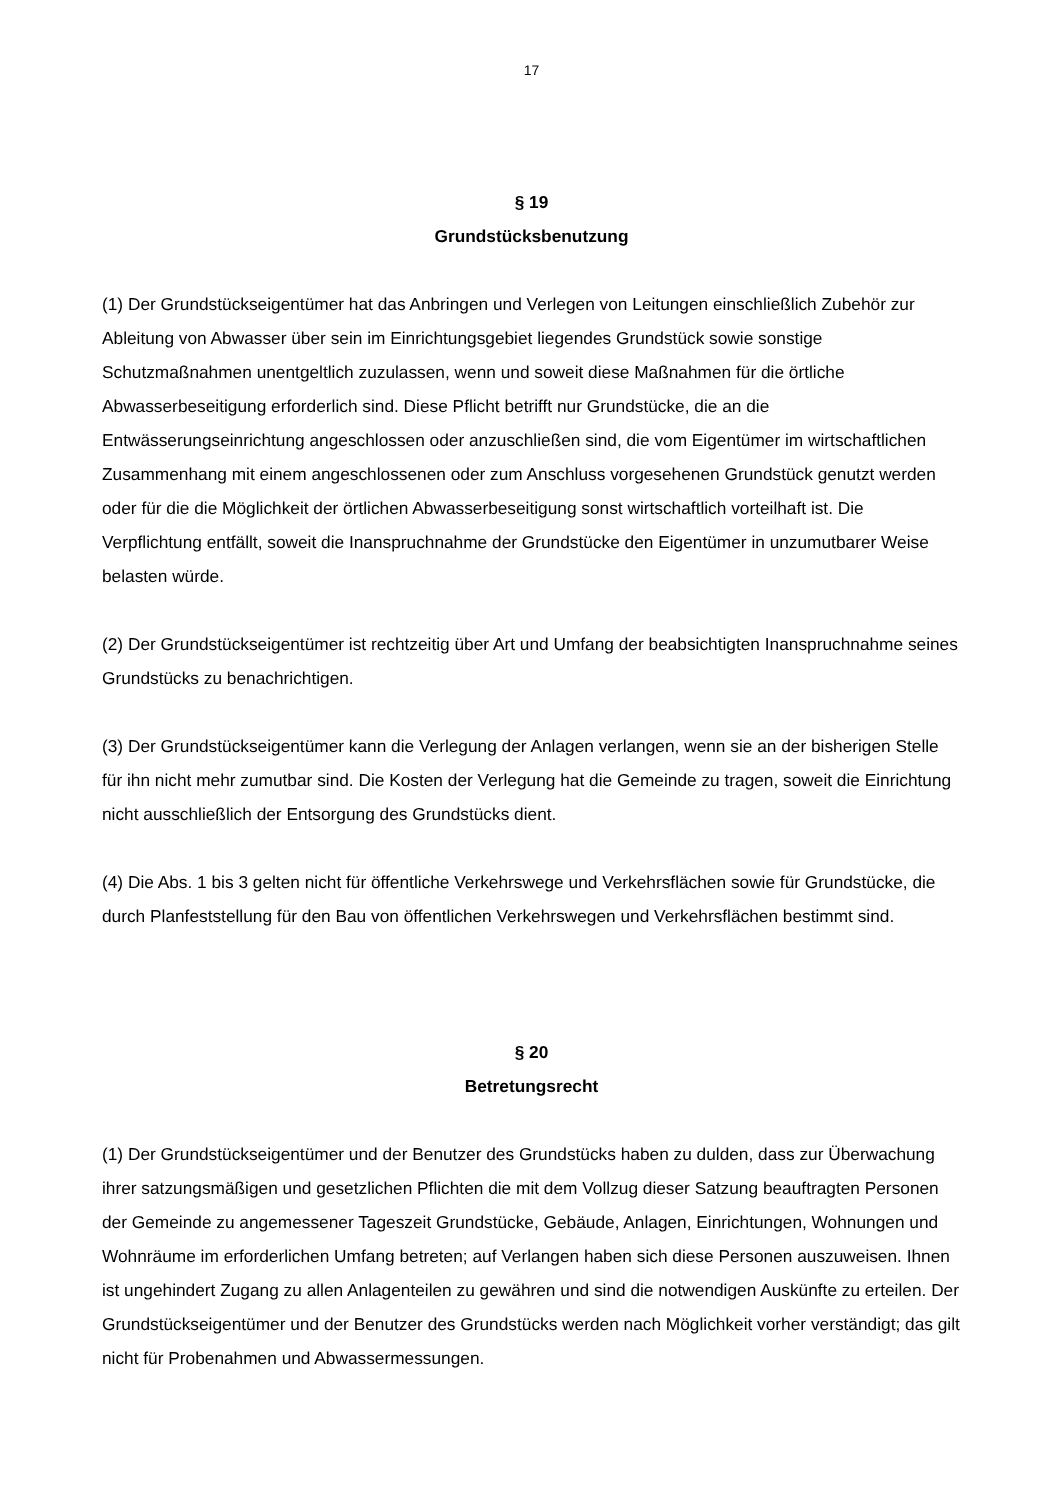17
§ 19
Grundstücksbenutzung
(1) Der Grundstückseigentümer hat das Anbringen und Verlegen von Leitungen einschließlich Zubehör zur Ableitung von Abwasser über sein im Einrichtungsgebiet liegendes Grundstück sowie sonstige Schutzmaßnahmen unentgeltlich zuzulassen, wenn und soweit diese Maßnahmen für die örtliche Abwasserbeseitigung erforderlich sind. Diese Pflicht betrifft nur Grundstücke, die an die Entwässerungseinrichtung angeschlossen oder anzuschließen sind, die vom Eigentümer im wirtschaftlichen Zusammenhang mit einem angeschlossenen oder zum Anschluss vorgesehenen Grundstück genutzt werden oder für die die Möglichkeit der örtlichen Abwasserbeseitigung sonst wirtschaftlich vorteilhaft ist. Die Verpflichtung entfällt, soweit die Inanspruchnahme der Grundstücke den Eigentümer in unzumutbarer Weise belasten würde.
(2) Der Grundstückseigentümer ist rechtzeitig über Art und Umfang der beabsichtigten Inanspruchnahme seines Grundstücks zu benachrichtigen.
(3) Der Grundstückseigentümer kann die Verlegung der Anlagen verlangen, wenn sie an der bisherigen Stelle für ihn nicht mehr zumutbar sind. Die Kosten der Verlegung hat die Gemeinde zu tragen, soweit die Einrichtung nicht ausschließlich der Entsorgung des Grundstücks dient.
(4) Die Abs. 1 bis 3 gelten nicht für öffentliche Verkehrswege und Verkehrsflächen sowie für Grundstücke, die durch Planfeststellung für den Bau von öffentlichen Verkehrswegen und Verkehrsflächen bestimmt sind.
§ 20
Betretungsrecht
(1) Der Grundstückseigentümer und der Benutzer des Grundstücks haben zu dulden, dass zur Überwachung ihrer satzungsmäßigen und gesetzlichen Pflichten die mit dem Vollzug dieser Satzung beauftragten Personen der Gemeinde zu angemessener Tageszeit Grundstücke, Gebäude, Anlagen, Einrichtungen, Wohnungen und Wohnräume im erforderlichen Umfang betreten; auf Verlangen haben sich diese Personen auszuweisen. Ihnen ist ungehindert Zugang zu allen Anlagenteilen zu gewähren und sind die notwendigen Auskünfte zu erteilen. Der Grundstückseigentümer und der Benutzer des Grundstücks werden nach Möglichkeit vorher verständigt; das gilt nicht für Probenahmen und Abwassermessungen.